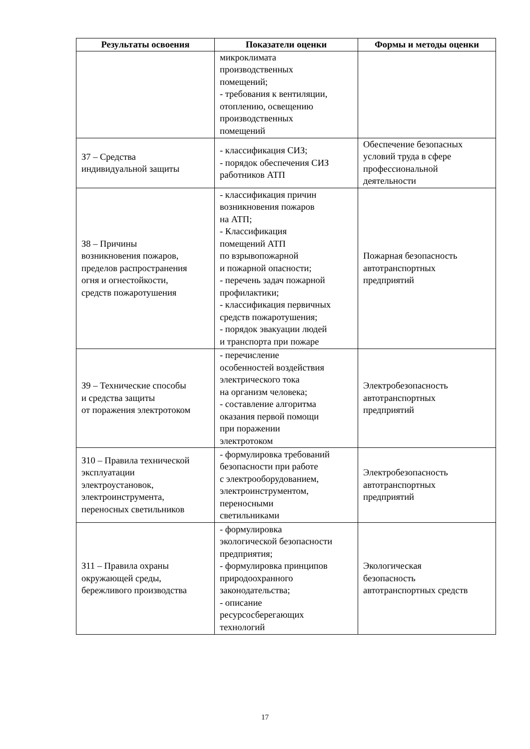| Результаты освоения | Показатели оценки | Формы и методы оценки |
| --- | --- | --- |
| | микроклимата производственных помещений; - требования к вентиляции, отоплению, освещению производственных помещений | |
| З7 – Средства индивидуальной защиты | - классификация СИЗ; - порядок обеспечения СИЗ работников АТП | Обеспечение безопасных условий труда в сфере профессиональной деятельности |
| З8 – Причины возникновения пожаров, пределов распространения огня и огнестойкости, средств пожаротушения | - классификация причин возникновения пожаров на АТП; - Классификация помещений АТП по взрывопожарной и пожарной опасности; - перечень задач пожарной профилактики; - классификация первичных средств пожаротушения; - порядок эвакуации людей и транспорта при пожаре | Пожарная безопасность автотранспортных предприятий |
| З9 – Технические способы и средства защиты от поражения электротоком | - перечисление особенностей воздействия электрического тока на организм человека; - составление алгоритма оказания первой помощи при поражении электротоком | Электробезопасность автотранспортных предприятий |
| З10 – Правила технической эксплуатации электроустановок, электроинструмента, переносных светильников | - формулировка требований безопасности при работе с электрооборудованием, электроинструментом, переносными светильниками | Электробезопасность автотранспортных предприятий |
| З11 – Правила охраны окружающей среды, бережливого производства | - формулировка экологической безопасности предприятия; - формулировка принципов природоохранного законодательства; - описание ресурсосберегающих технологий | Экологическая безопасность автотранспортных средств |
17